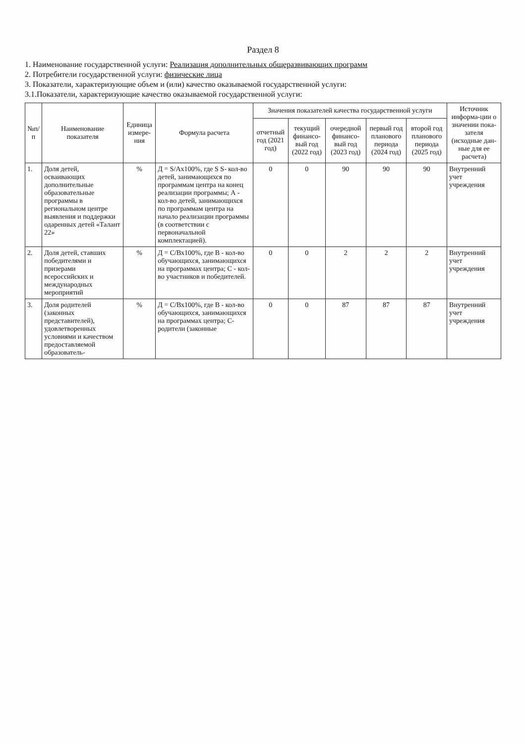Раздел 8
1. Наименование государственной услуги: Реализация дополнительных общеразвивающих программ
2. Потребители государственной услуги: физические лица
3. Показатели, характеризующие объем и (или) качество оказываемой государственной услуги:
3.1.Показатели, характеризующие качество оказываемой государственной услуги:
| №п/п | Наименование показателя | Единица измере-ния | Формула расчета | Значения показателей качества государственной услуги | | | | | Источник информа-ции о значении пока-зателя (исходные дан-ные для ее расчета) |
| --- | --- | --- | --- | --- | --- | --- | --- | --- | --- |
| | | | | отчетный год (2021 год) | текущий финансо-вый год (2022 год) | очередной финансо-вый год (2023 год) | первый год планового периода (2024 год) | второй год планового периода (2025 год) | |
| 1. | Доля детей, осваивающих дополнительные образовательные программы в региональном центре выявления и поддержки одаренных детей «Талант 22» | % | Д = S/Ах100%, где S S- кол-во детей, занимающихся по программам центра на конец реализации программы; А - кол-во детей, занимающихся по программам центра на начало реализации программы (в соответствии с первоначальной комплектацией). | 0 | 0 | 90 | 90 | 90 | Внутренний учет учреждения |
| 2. | Доля детей, ставших победителями и призерами всероссийских и международных мероприятий | % | Д = С/Вх100%, где В - кол-во обучающихся, занимающихся на программах центра; С - кол-во участников и победителей. | 0 | 0 | 2 | 2 | 2 | Внутренний учет учреждения |
| 3. | Доля родителей (законных представителей), удовлетворенных условиями и качеством предоставляемой образователь- | % | Д = С/Вх100%, где В - кол-во обучающихся, занимающихся на программах центра; С-родители (законные | 0 | 0 | 87 | 87 | 87 | Внутренний учет учреждения |